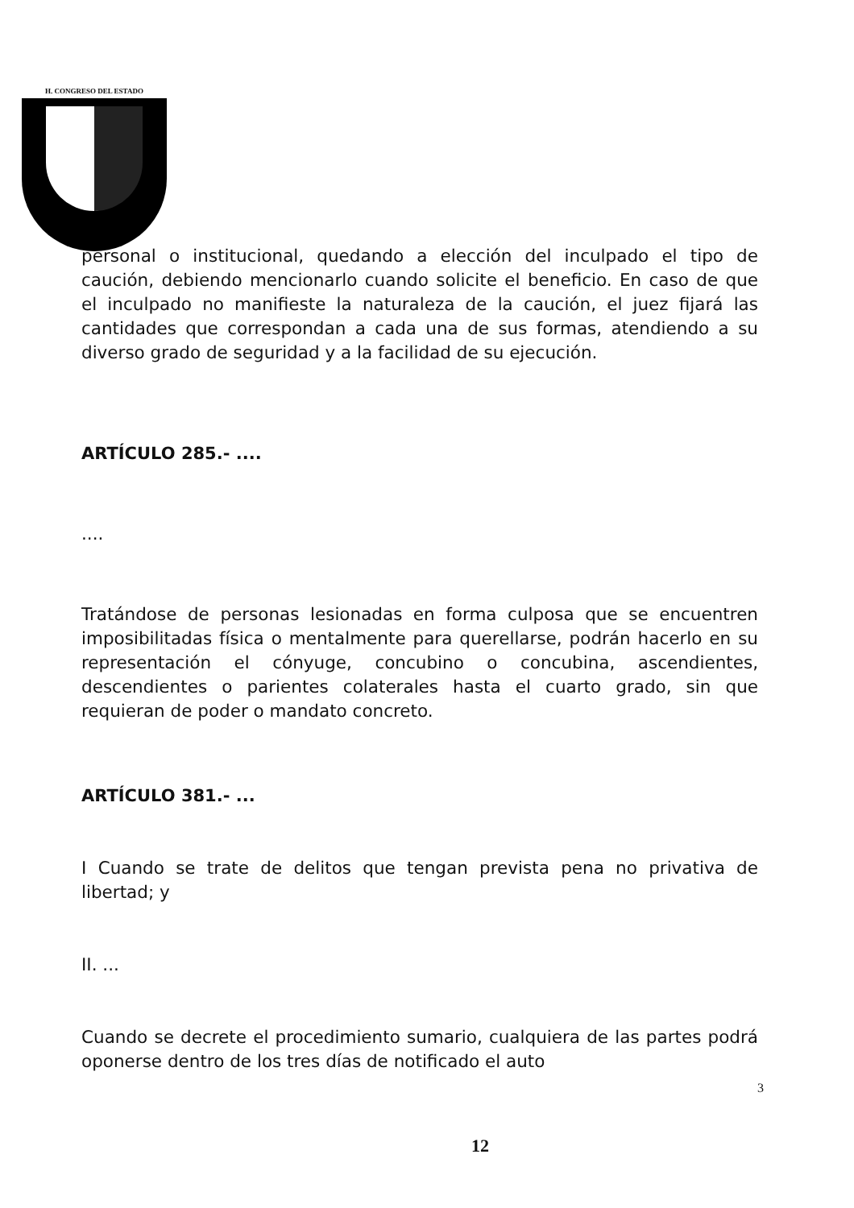H. CONGRESO DEL ESTADO
personal o institucional, quedando a elección del inculpado el tipo de caución, debiendo mencionarlo cuando solicite el beneficio. En caso de que el inculpado no manifieste la naturaleza de la caución, el juez fijará las cantidades que correspondan a cada una de sus formas, atendiendo a su diverso grado de seguridad y a la facilidad de su ejecución.
ARTÍCULO 285.- ....
....
Tratándose de personas lesionadas en forma culposa que se encuentren imposibilitadas física o mentalmente para querellarse, podrán hacerlo en su representación el cónyuge, concubino o concubina, ascendientes, descendientes o parientes colaterales hasta el cuarto grado, sin que requieran de poder o mandato concreto.
ARTÍCULO 381.- ...
I Cuando se trate de delitos que tengan prevista pena no privativa de libertad; y
II. ...
Cuando se decrete el procedimiento sumario, cualquiera de las partes podrá oponerse dentro de los tres días de notificado el auto
3
12